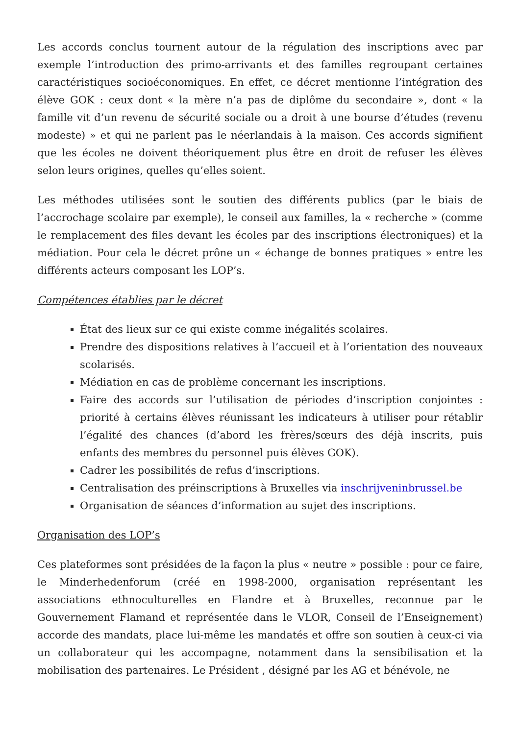Les accords conclus tournent autour de la régulation des inscriptions avec par exemple l’introduction des primo-arrivants et des familles regroupant certaines caractéristiques socioéconomiques. En effet, ce décret mentionne l’intégration des élève GOK : ceux dont « la mère n’a pas de diplôme du secondaire », dont « la famille vit d’un revenu de sécurité sociale ou a droit à une bourse d’études (revenu modeste) » et qui ne parlent pas le néerlandais à la maison. Ces accords signifient que les écoles ne doivent théoriquement plus être en droit de refuser les élèves selon leurs origines, quelles qu’elles soient.
Les méthodes utilisées sont le soutien des différents publics (par le biais de l’accrochage scolaire par exemple), le conseil aux familles, la « recherche » (comme le remplacement des files devant les écoles par des inscriptions électroniques) et la médiation. Pour cela le décret prône un « échange de bonnes pratiques » entre les différents acteurs composant les LOP’s.
Compétences établies par le décret
État des lieux sur ce qui existe comme inégalités scolaires.
Prendre des dispositions relatives à l’accueil et à l’orientation des nouveaux scolarisés.
Médiation en cas de problème concernant les inscriptions.
Faire des accords sur l’utilisation de périodes d’inscription conjointes : priorité à certains élèves réunissant les indicateurs à utiliser pour rétablir l’égalité des chances (d’abord les frères/sœurs des déjà inscrits, puis enfants des membres du personnel puis élèves GOK).
Cadrer les possibilités de refus d’inscriptions.
Centralisation des préinscriptions à Bruxelles via inschrijveninbrussel.be
Organisation de séances d’information au sujet des inscriptions.
Organisation des LOP’s
Ces plateformes sont présidées de la façon la plus « neutre » possible : pour ce faire, le Minderhedenforum (créé en 1998-2000, organisation représentant les associations ethnoculturelles en Flandre et à Bruxelles, reconnue par le Gouvernement Flamand et représentée dans le VLOR, Conseil de l’Enseignement) accorde des mandats, place lui-même les mandatés et offre son soutien à ceux-ci via un collaborateur qui les accompagne, notamment dans la sensibilisation et la mobilisation des partenaires. Le Président , désigné par les AG et bénévole, ne